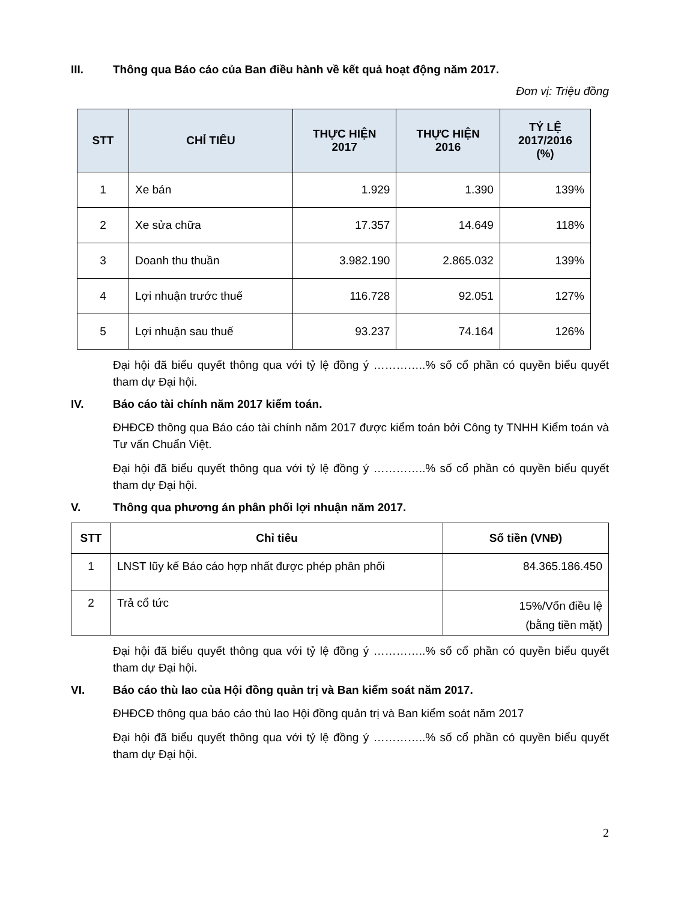III. Thông qua Báo cáo của Ban điều hành về kết quả hoạt động năm 2017.
Đơn vị: Triệu đồng
| STT | CHỈ TIÊU | THỰC HIỆN 2017 | THỰC HIỆN 2016 | TỶ LỆ 2017/2016 (%) |
| --- | --- | --- | --- | --- |
| 1 | Xe bán | 1.929 | 1.390 | 139% |
| 2 | Xe sửa chữa | 17.357 | 14.649 | 118% |
| 3 | Doanh thu thuần | 3.982.190 | 2.865.032 | 139% |
| 4 | Lợi nhuận trước thuế | 116.728 | 92.051 | 127% |
| 5 | Lợi nhuận sau thuế | 93.237 | 74.164 | 126% |
Đại hội đã biểu quyết thông qua với tỷ lệ đồng ý …………..% số cổ phần có quyền biểu quyết tham dự Đại hội.
IV. Báo cáo tài chính năm 2017 kiểm toán.
ĐHĐCĐ thông qua Báo cáo tài chính năm 2017 được kiểm toán bởi Công ty TNHH Kiểm toán và Tư vấn Chuẩn Việt.
Đại hội đã biểu quyết thông qua với tỷ lệ đồng ý …………..% số cổ phần có quyền biểu quyết tham dự Đại hội.
V. Thông qua phương án phân phối lợi nhuận năm 2017.
| STT | Chỉ tiêu | Số tiền (VNĐ) |
| --- | --- | --- |
| 1 | LNST lũy kế Báo cáo hợp nhất được phép phân phối | 84.365.186.450 |
| 2 | Trả cổ tức | 15%/Vốn điều lệ (bằng tiền mặt) |
Đại hội đã biểu quyết thông qua với tỷ lệ đồng ý …………..% số cổ phần có quyền biểu quyết tham dự Đại hội.
VI. Báo cáo thù lao của Hội đồng quản trị và Ban kiểm soát năm 2017.
ĐHĐCĐ thông qua báo cáo thù lao Hội đồng quản trị và Ban kiểm soát năm 2017
Đại hội đã biểu quyết thông qua với tỷ lệ đồng ý …………..% số cổ phần có quyền biểu quyết tham dự Đại hội.
2